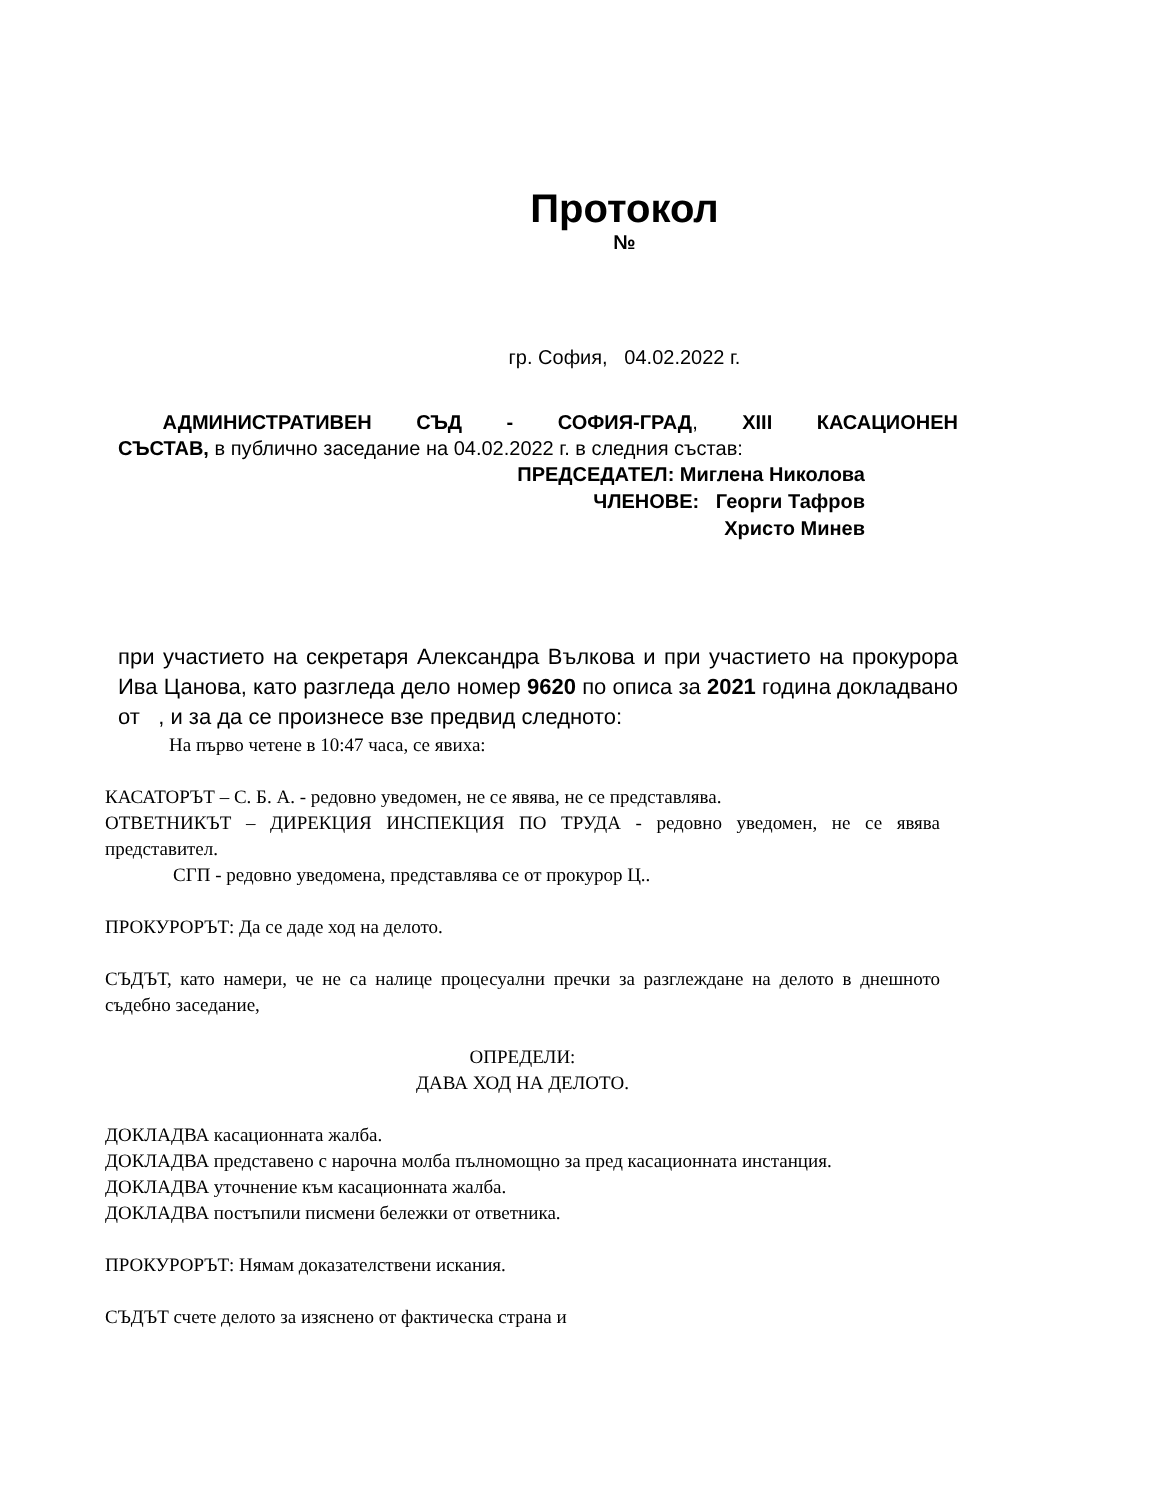Протокол
№
гр. София, 04.02.2022 г.
АДМИНИСТРАТИВЕН СЪД - СОФИЯ-ГРАД, XIII КАСАЦИОНЕН
СЪСТАВ, в публично заседание на 04.02.2022 г. в следния състав:
ПРЕДСЕДАТЕЛ: Миглена Николова
ЧЛЕНОВЕ: Георги Тафров
Христо Минев
при участието на секретаря Александра Вълкова и при участието на прокурора Ива Цанова, като разгледа дело номер 9620 по описа за 2021 година докладвано от , и за да се произнесе взе предвид следното:
На първо четене в 10:47 часа, се явиха:
КАСАТОРЪТ – С. Б. А. - редовно уведомен, не се явява, не се представлява.
ОТВЕТНИКЪТ – ДИРЕКЦИЯ ИНСПЕКЦИЯ ПО ТРУДА - редовно уведомен, не се явява представител.
СГП - редовно уведомена, представлява се от прокурор Ц..
ПРОКУРОРЪТ: Да се даде ход на делото.
СЪДЪТ, като намери, че не са налице процесуални пречки за разглеждане на делото в днешното съдебно заседание,
ОПРЕДЕЛИ:
ДАВА ХОД НА ДЕЛОТО.
ДОКЛАДВА касационната жалба.
ДОКЛАДВА представено с нарочна молба пълномощно за пред касационната инстанция.
ДОКЛАДВА уточнение към касационната жалба.
ДОКЛАДВА постъпили писмени бележки от ответника.
ПРОКУРОРЪТ: Нямам доказателствени искания.
СЪДЪТ счете делото за изяснено от фактическа страна и